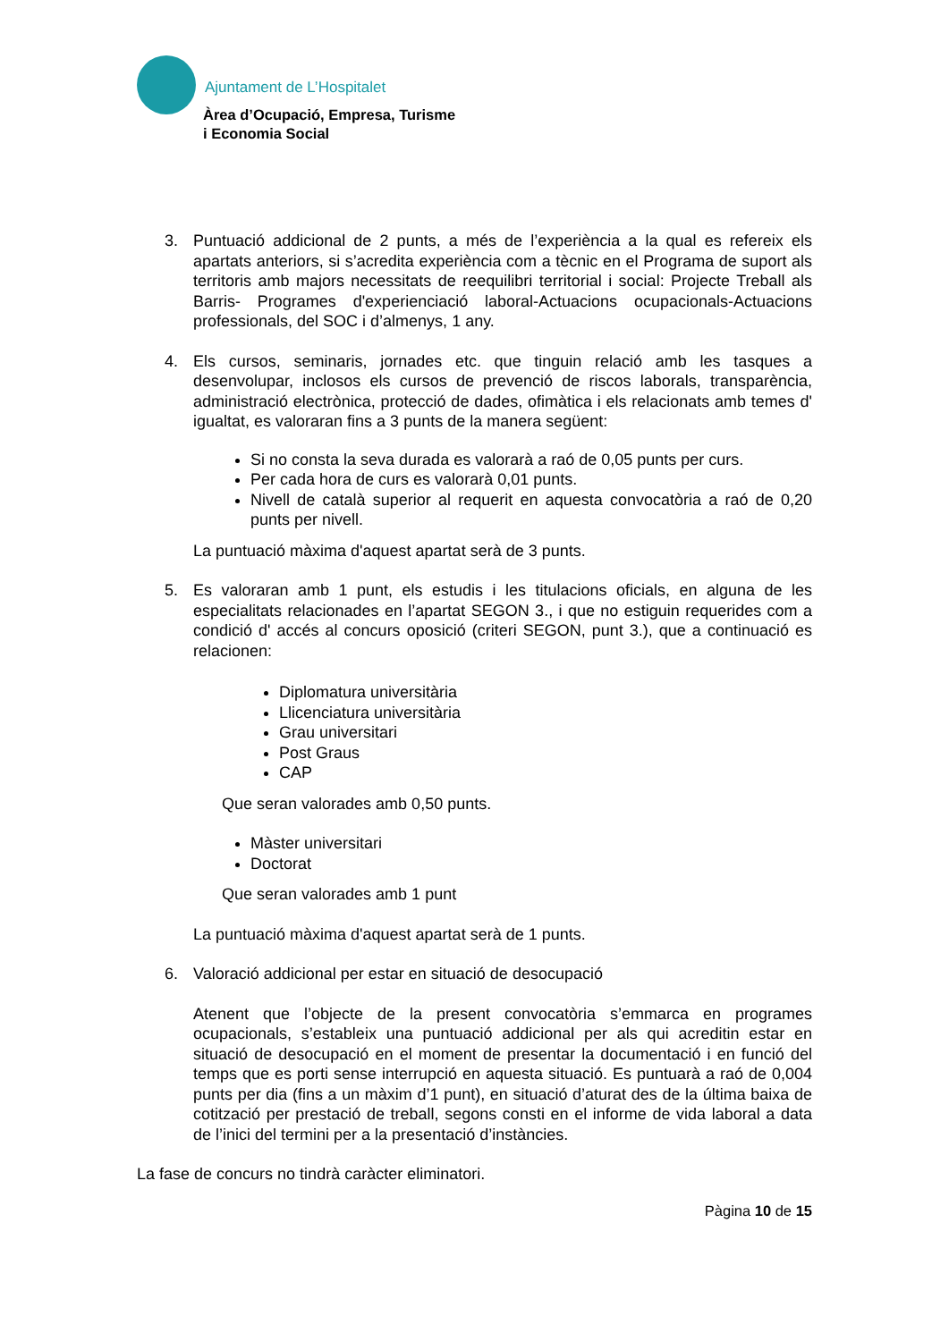Ajuntament de L’Hospitalet
Àrea d’Ocupació, Empresa, Turisme
i Economia Social
3. Puntuació addicional de 2 punts, a més de l’experiència a la qual es refereix els apartats anteriors, si s’acredita experiència com a tècnic en el Programa de suport als territoris amb majors necessitats de reequilibri territorial i social: Projecte Treball als Barris- Programes d'experienciació laboral-Actuacions ocupacionals-Actuacions professionals, del SOC i d’almenys, 1 any.
4. Els cursos, seminaris, jornades etc. que tinguin relació amb les tasques a desenvolupar, inclosos els cursos de prevenció de riscos laborals, transparència, administració electrònica, protecció de dades, ofimàtica i els relacionats amb temes d' igualtat, es valoraran fins a 3 punts de la manera següent:
Si no consta la seva durada es valorarà a raó de 0,05 punts per curs.
Per cada hora de curs es valorarà 0,01 punts.
Nivell de català superior al requerit en aquesta convocatòria a raó de 0,20 punts per nivell.
La puntuació màxima d'aquest apartat serà de 3 punts.
5. Es valoraran amb 1 punt, els estudis i les titulacions oficials, en alguna de les especialitats relacionades en l’apartat SEGON 3., i que no estiguin requerides com a condició d' accés al concurs oposició (criteri SEGON, punt 3.), que a continuació es relacionen:
Diplomatura universitària
Llicenciatura universitària
Grau universitari
Post Graus
CAP
Que seran valorades amb 0,50 punts.
Màster universitari
Doctorat
Que seran valorades amb 1 punt
La puntuació màxima d'aquest apartat serà de 1 punts.
6. Valoració addicional per estar en situació de desocupació
Atenent que l’objecte de la present convocatòria s’emmarca en programes ocupacionals, s’estableix una puntuació addicional per als qui acreditin estar en situació de desocupació en el moment de presentar la documentació i en funció del temps que es porti sense interrupció en aquesta situació. Es puntuarà a raó de 0,004 punts per dia (fins a un màxim d’1 punt), en situació d’aturat des de la última baixa de cotització per prestació de treball, segons consti en el informe de vida laboral a data de l’inici del termini per a la presentació d’instàncies.
La fase de concurs no tindrà caràcter eliminatori.
Pàgina 10 de 15